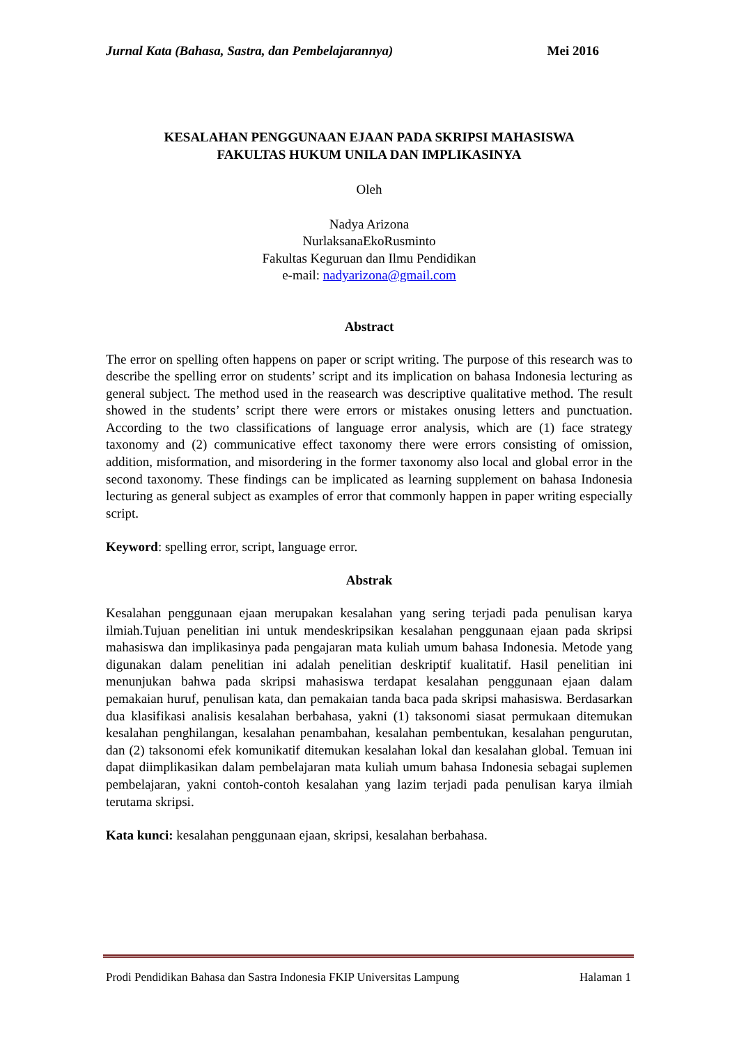Jurnal Kata (Bahasa, Sastra, dan Pembelajarannya) Mei 2016
KESALAHAN PENGGUNAAN EJAAN PADA SKRIPSI MAHASISWA
FAKULTAS HUKUM UNILA DAN IMPLIKASINYA
Oleh
Nadya Arizona
NurlaksanaEkoRusminto
Fakultas Keguruan dan Ilmu Pendidikan
e-mail: nadyarizona@gmail.com
Abstract
The error on spelling often happens on paper or script writing. The purpose of this research was to describe the spelling error on students’ script and its implication on bahasa Indonesia lecturing as general subject. The method used in the reasearch was descriptive qualitative method. The result showed in the students’ script there were errors or mistakes onusing letters and punctuation. According to the two classifications of language error analysis, which are (1) face strategy taxonomy and (2) communicative effect taxonomy there were errors consisting of omission, addition, misformation, and misordering in the former taxonomy also local and global error in the second taxonomy. These findings can be implicated as learning supplement on bahasa Indonesia lecturing as general subject as examples of error that commonly happen in paper writing especially script.
Keyword: spelling error, script, language error.
Abstrak
Kesalahan penggunaan ejaan merupakan kesalahan yang sering terjadi pada penulisan karya ilmiah.Tujuan penelitian ini untuk mendeskripsikan kesalahan penggunaan ejaan pada skripsi mahasiswa dan implikasinya pada pengajaran mata kuliah umum bahasa Indonesia. Metode yang digunakan dalam penelitian ini adalah penelitian deskriptif kualitatif. Hasil penelitian ini menunjukan bahwa pada skripsi mahasiswa terdapat kesalahan penggunaan ejaan dalam pemakaian huruf, penulisan kata, dan pemakaian tanda baca pada skripsi mahasiswa. Berdasarkan dua klasifikasi analisis kesalahan berbahasa, yakni (1) taksonomi siasat permukaan ditemukan kesalahan penghilangan, kesalahan penambahan, kesalahan pembentukan, kesalahan pengurutan, dan (2) taksonomi efek komunikatif ditemukan kesalahan lokal dan kesalahan global. Temuan ini dapat diimplikasikan dalam pembelajaran mata kuliah umum bahasa Indonesia sebagai suplemen pembelajaran, yakni contoh-contoh kesalahan yang lazim terjadi pada penulisan karya ilmiah terutama skripsi.
Kata kunci: kesalahan penggunaan ejaan, skripsi, kesalahan berbahasa.
Prodi Pendidikan Bahasa dan Sastra Indonesia FKIP Universitas Lampung Halaman 1